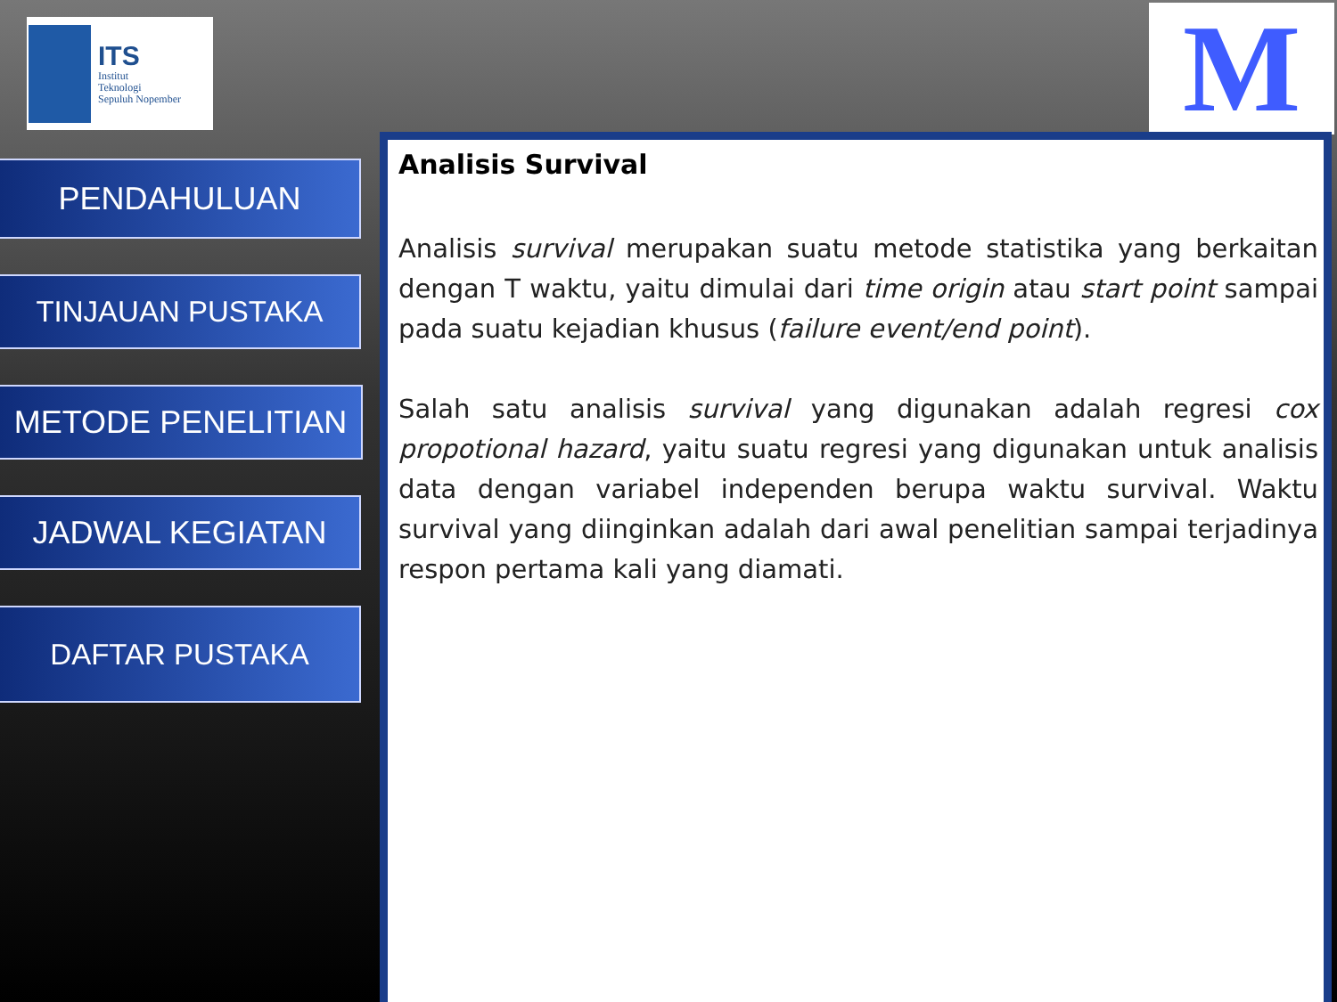ITS
Institut
Teknologi
Sepuluh Nopember
M
PENDAHULUAN
TINJAUAN PUSTAKA
METODE PENELITIAN
JADWAL KEGIATAN
DAFTAR PUSTAKA
Analisis Survival
Analisis survival merupakan suatu metode statistika yang berkaitan dengan T waktu, yaitu dimulai dari time origin atau start point sampai pada suatu kejadian khusus (failure event/end point).
Salah satu analisis survival yang digunakan adalah regresi cox propotional hazard, yaitu suatu regresi yang digunakan untuk analisis data dengan variabel independen berupa waktu survival. Waktu survival yang diinginkan adalah dari awal penelitian sampai terjadinya respon pertama kali yang diamati.